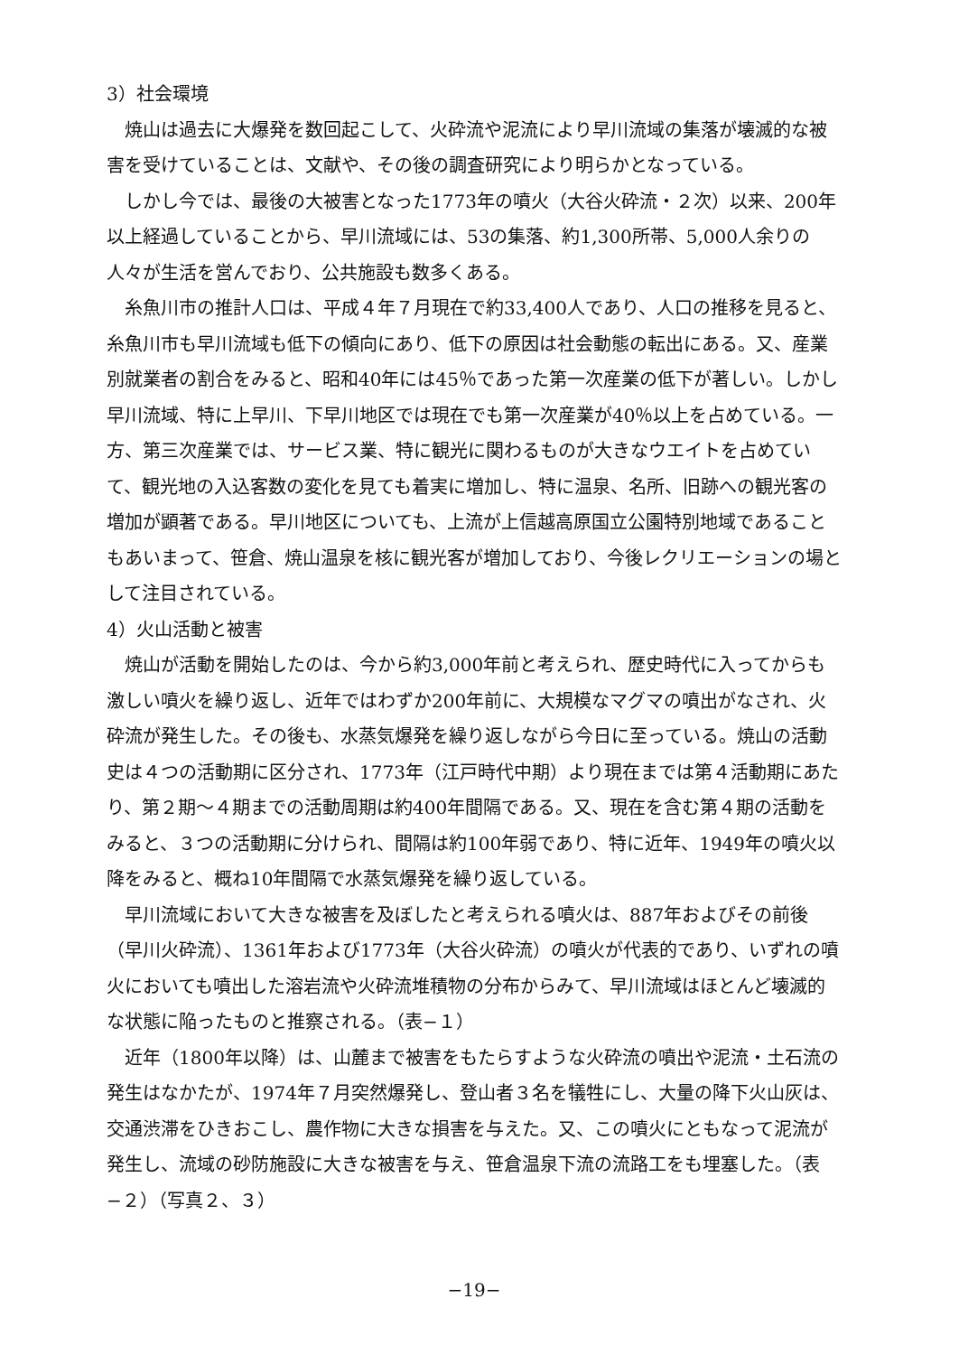3）社会環境
焼山は過去に大爆発を数回起こして、火砕流や泥流により早川流域の集落が壊滅的な被害を受けていることは、文献や、その後の調査研究により明らかとなっている。
しかし今では、最後の大被害となった1773年の噴火（大谷火砕流・２次）以来、200年以上経過していることから、早川流域には、53の集落、約1,300所帯、5,000人余りの人々が生活を営んでおり、公共施設も数多くある。
糸魚川市の推計人口は、平成４年７月現在で約33,400人であり、人口の推移を見ると、糸魚川市も早川流域も低下の傾向にあり、低下の原因は社会動態の転出にある。又、産業別就業者の割合をみると、昭和40年には45％であった第一次産業の低下が著しい。しかし早川流域、特に上早川、下早川地区では現在でも第一次産業が40％以上を占めている。一方、第三次産業では、サービス業、特に観光に関わるものが大きなウエイトを占めていて、観光地の入込客数の変化を見ても着実に増加し、特に温泉、名所、旧跡への観光客の増加が顕著である。早川地区についても、上流が上信越高原国立公園特別地域であることもあいまって、笹倉、焼山温泉を核に観光客が増加しており、今後レクリエーションの場として注目されている。
4）火山活動と被害
焼山が活動を開始したのは、今から約3,000年前と考えられ、歴史時代に入ってからも激しい噴火を繰り返し、近年ではわずか200年前に、大規模なマグマの噴出がなされ、火砕流が発生した。その後も、水蒸気爆発を繰り返しながら今日に至っている。焼山の活動史は４つの活動期に区分され、1773年（江戸時代中期）より現在までは第４活動期にあたり、第２期〜４期までの活動周期は約400年間隔である。又、現在を含む第４期の活動をみると、３つの活動期に分けられ、間隔は約100年弱であり、特に近年、1949年の噴火以降をみると、概ね10年間隔で水蒸気爆発を繰り返している。
早川流域において大きな被害を及ぼしたと考えられる噴火は、887年およびその前後（早川火砕流）、1361年および1773年（大谷火砕流）の噴火が代表的であり、いずれの噴火においても噴出した溶岩流や火砕流堆積物の分布からみて、早川流域はほとんど壊滅的な状態に陥ったものと推察される。（表−１）
近年（1800年以降）は、山麓まで被害をもたらすような火砕流の噴出や泥流・土石流の発生はなかたが、1974年７月突然爆発し、登山者３名を犠牲にし、大量の降下火山灰は、交通渋滞をひきおこし、農作物に大きな損害を与えた。又、この噴火にともなって泥流が発生し、流域の砂防施設に大きな被害を与え、笹倉温泉下流の流路工をも埋塞した。（表−２）（写真２、３）
−19−